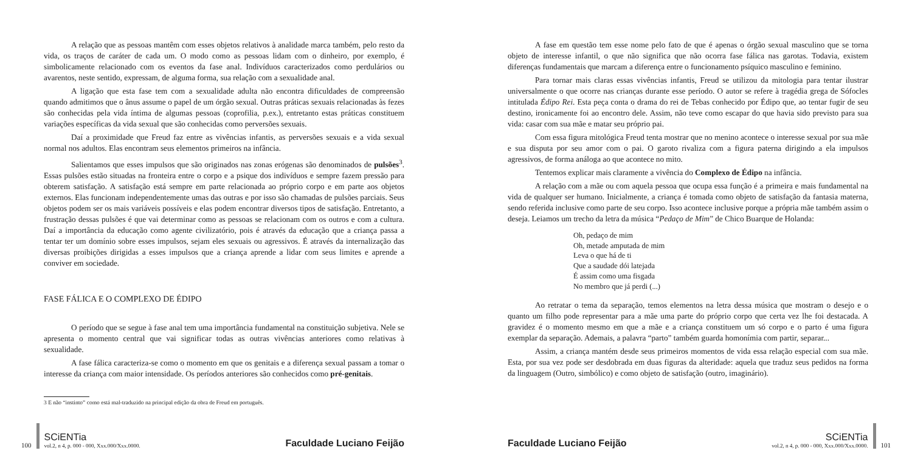A relação que as pessoas mantêm com esses objetos relativos à analidade marca também, pelo resto da vida, os traços de caráter de cada um. O modo como as pessoas lidam com o dinheiro, por exemplo, é simbolicamente relacionado com os eventos da fase anal. Indivíduos caracterizados como perdulários ou avarentos, neste sentido, expressam, de alguma forma, sua relação com a sexualidade anal.
A ligação que esta fase tem com a sexualidade adulta não encontra dificuldades de compreensão quando admitimos que o ânus assume o papel de um órgão sexual. Outras práticas sexuais relacionadas às fezes são conhecidas pela vida íntima de algumas pessoas (coprofilia, p.ex.), entretanto estas práticas constituem variações específicas da vida sexual que são conhecidas como perversões sexuais.
Daí a proximidade que Freud faz entre as vivências infantis, as perversões sexuais e a vida sexual normal nos adultos. Elas encontram seus elementos primeiros na infância.
Salientamos que esses impulsos que são originados nas zonas erógenas são denominados de pulsões<sup>3</sup>. Essas pulsões estão situadas na fronteira entre o corpo e a psique dos indivíduos e sempre fazem pressão para obterem satisfação. A satisfação está sempre em parte relacionada ao próprio corpo e em parte aos objetos externos. Elas funcionam independentemente umas das outras e por isso são chamadas de pulsões parciais. Seus objetos podem ser os mais variáveis possíveis e elas podem encontrar diversos tipos de satisfação. Entretanto, a frustração dessas pulsões é que vai determinar como as pessoas se relacionam com os outros e com a cultura. Daí a importância da educação como agente civilizatório, pois é através da educação que a criança passa a tentar ter um domínio sobre esses impulsos, sejam eles sexuais ou agressivos. É através da internalização das diversas proibições dirigidas a esses impulsos que a criança aprende a lidar com seus limites e aprende a conviver em sociedade.
FASE FÁLICA E O COMPLEXO DE ÉDIPO
O período que se segue à fase anal tem uma importância fundamental na constituição subjetiva. Nele se apresenta o momento central que vai significar todas as outras vivências anteriores como relativas à sexualidade.
A fase fálica caracteriza-se como o momento em que os genitais e a diferença sexual passam a tomar o interesse da criança com maior intensidade. Os períodos anteriores são conhecidos como pré-genitais.
3 E não “instinto” como está mal-traduzido na principal edição da obra de Freud em português.
100 SCiENTia
vol.2, n 4, p. 000 - 000, Xxx.000/Xxx.0000. Faculdade Luciano Feijão
A fase em questão tem esse nome pelo fato de que é apenas o órgão sexual masculino que se torna objeto de interesse infantil, o que não significa que não ocorra fase fálica nas garotas. Todavia, existem diferenças fundamentais que marcam a diferença entre o funcionamento psíquico masculino e feminino.
Para tornar mais claras essas vivências infantis, Freud se utilizou da mitologia para tentar ilustrar universalmente o que ocorre nas crianças durante esse período. O autor se refere à tragédia grega de Sófocles intitulada Édipo Rei. Esta peça conta o drama do rei de Tebas conhecido por Édipo que, ao tentar fugir de seu destino, ironicamente foi ao encontro dele. Assim, não teve como escapar do que havia sido previsto para sua vida: casar com sua mãe e matar seu próprio pai.
Com essa figura mitológica Freud tenta mostrar que no menino acontece o interesse sexual por sua mãe e sua disputa por seu amor com o pai. O garoto rivaliza com a figura paterna dirigindo a ela impulsos agressivos, de forma análoga ao que acontece no mito.
Tentemos explicar mais claramente a vivência do Complexo de Édipo na infância.
A relação com a mãe ou com aquela pessoa que ocupa essa função é a primeira e mais fundamental na vida de qualquer ser humano. Inicialmente, a criança é tomada como objeto de satisfação da fantasia materna, sendo referida inclusive como parte de seu corpo. Isso acontece inclusive porque a própria mãe também assim o deseja. Leiamos um trecho da letra da música “Pedaço de Mim” de Chico Buarque de Holanda:
Oh, pedaço de mim
Oh, metade amputada de mim
Leva o que há de ti
Que a saudade dói latejada
É assim como uma fisgada
No membro que já perdi (...)
Ao retratar o tema da separação, temos elementos na letra dessa música que mostram o desejo e o quanto um filho pode representar para a mãe uma parte do próprio corpo que certa vez lhe foi destacada. A gravidez é o momento mesmo em que a mãe e a criança constituem um só corpo e o parto é uma figura exemplar da separação. Ademais, a palavra “parto” também guarda homonímia com partir, separar...
Assim, a criança mantém desde seus primeiros momentos de vida essa relação especial com sua mãe. Esta, por sua vez pode ser desdobrada em duas figuras da alteridade: aquela que traduz seus pedidos na forma da linguagem (Outro, simbólico) e como objeto de satisfação (outro, imaginário).
Faculdade Luciano Feijão SCiENTia
vol.2, n 4, p. 000 - 000, Xxx.000/Xxx.0000. 101